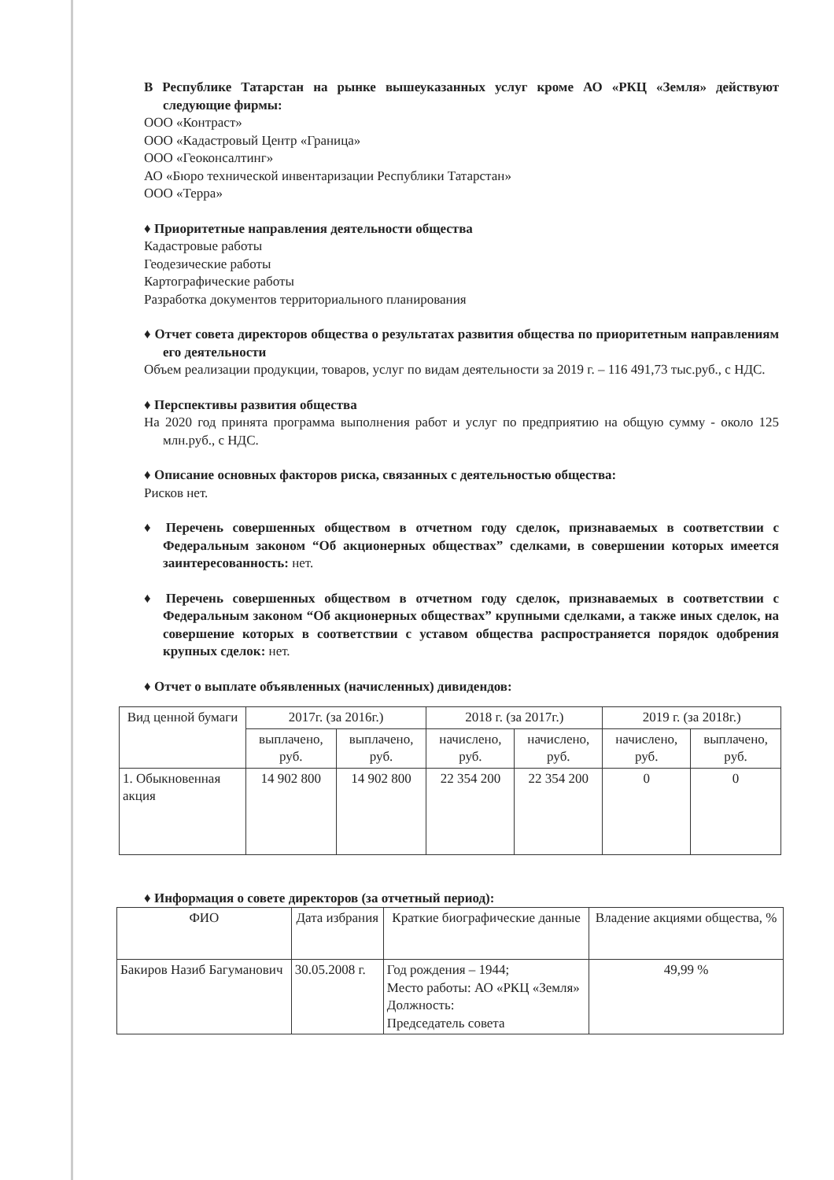В Республике Татарстан на рынке вышеуказанных услуг кроме АО «РКЦ «Земля» действуют следующие фирмы:
ООО «Контраст»
ООО «Кадастровый Центр «Граница»
ООО «Геоконсалтинг»
АО «Бюро технической инвентаризации Республики Татарстан»
ООО «Терра»
♦ Приоритетные направления деятельности общества
Кадастровые работы
Геодезические работы
Картографические работы
Разработка документов территориального планирования
♦ Отчет совета директоров общества о результатах развития общества по приоритетным направлениям его деятельности
Объем реализации продукции, товаров, услуг по видам деятельности за 2019 г. – 116 491,73 тыс.руб., с НДС.
♦ Перспективы развития общества
На 2020 год принята программа выполнения работ и услуг по предприятию на общую сумму - около 125 млн.руб., с НДС.
♦ Описание основных факторов риска, связанных с деятельностью общества:
Рисков нет.
♦ Перечень совершенных обществом в отчетном году сделок, признаваемых в соответствии с Федеральным законом “Об акционерных обществах” сделками, в совершении которых имеется заинтересованность: нет.
♦ Перечень совершенных обществом в отчетном году сделок, признаваемых в соответствии с Федеральным законом “Об акционерных обществах” крупными сделками, а также иных сделок, на совершение которых в соответствии с уставом общества распространяется порядок одобрения крупных сделок: нет.
♦ Отчет о выплате объявленных (начисленных) дивидендов:
| Вид ценной бумаги | 2017г. (за 2016г.) | | 2018 г. (за 2017г.) | | 2019 г. (за 2018г.) | |
| --- | --- | --- | --- | --- | --- | --- |
| | выплачено, руб. | выплачено, руб. | начислено, руб. | начислено, руб. | начислено, руб. | выплачено, руб. |
| 1. Обыкновенная акция | 14 902 800 | 14 902 800 | 22 354 200 | 22 354 200 | 0 | 0 |
♦ Информация о совете директоров (за отчетный период):
| ФИО | Дата избрания | Краткие биографические данные | Владение акциями общества, % |
| --- | --- | --- | --- |
| Бакиров Назиб Багуманович | 30.05.2008 г. | Год рождения – 1944; Место работы: АО «РКЦ «Земля» Должность: Председатель совета | 49,99 % |